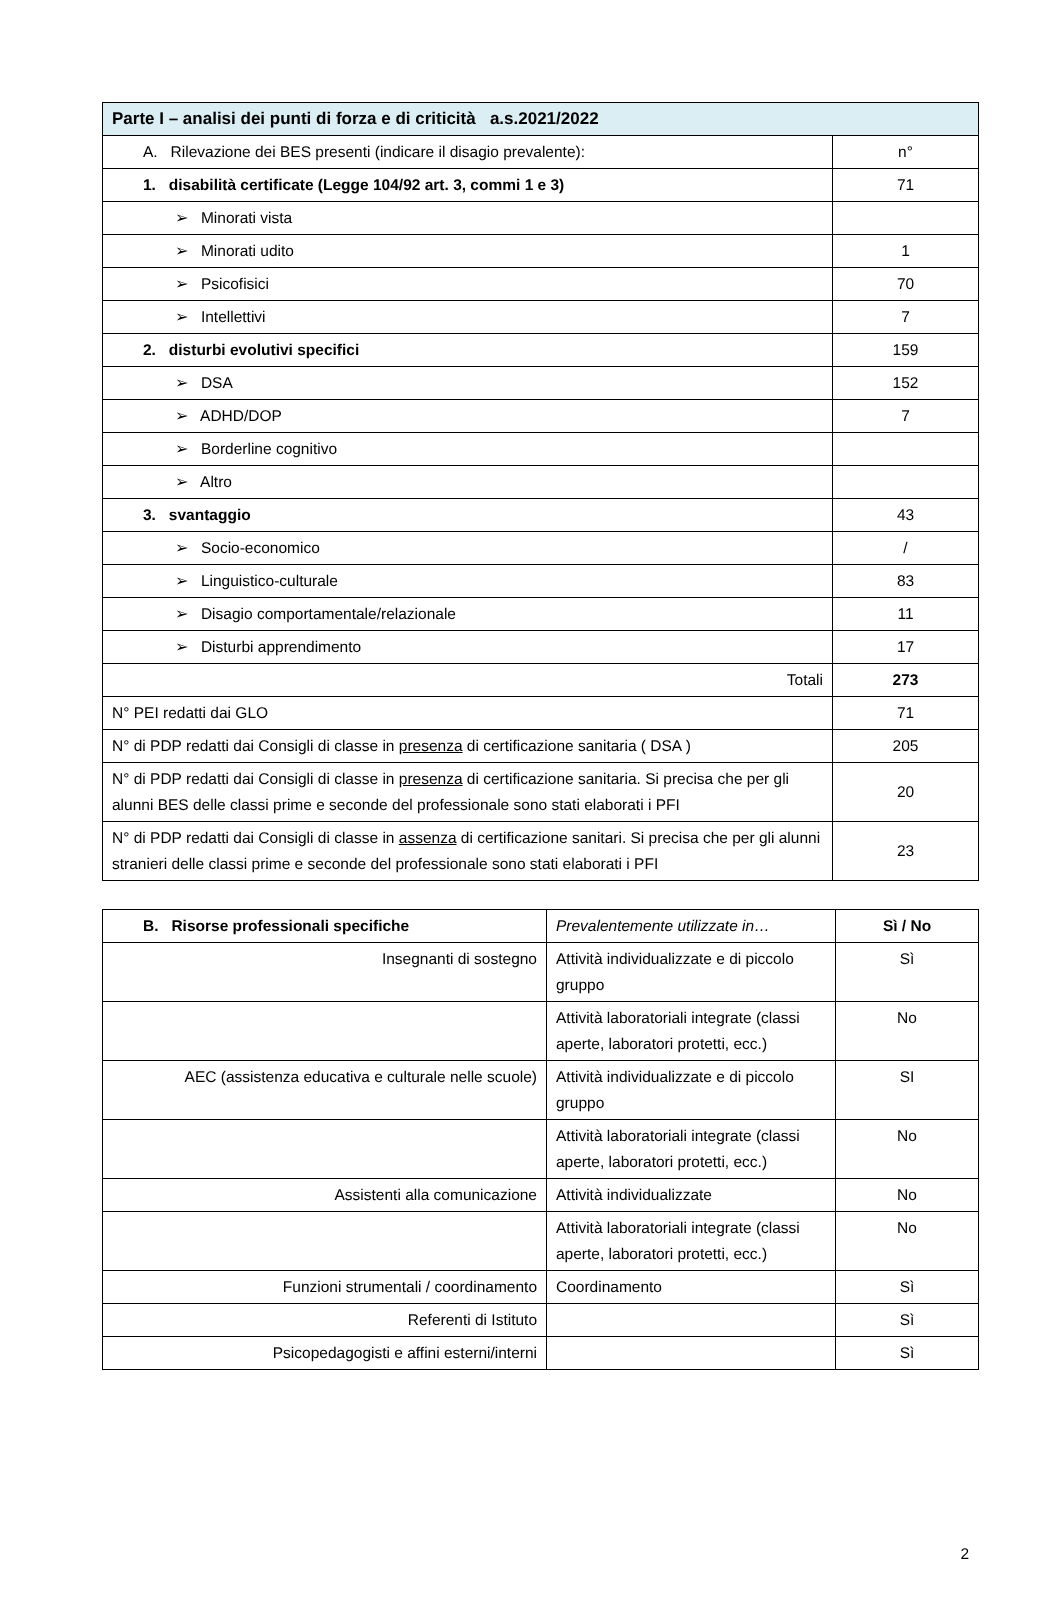| Parte I – analisi dei punti di forza e di criticità a.s.2021/2022 | |
| --- | --- |
| A. Rilevazione dei BES presenti (indicare il disagio prevalente): | n° |
| 1. disabilità certificate (Legge 104/92 art. 3, commi 1 e 3) | 71 |
| ➢ Minorati vista | |
| ➢ Minorati udito | 1 |
| ➢ Psicofisici | 70 |
| ➢ Intellettivi | 7 |
| 2. disturbi evolutivi specifici | 159 |
| ➢ DSA | 152 |
| ➢ ADHD/DOP | 7 |
| ➢ Borderline cognitivo | |
| ➢ Altro | |
| 3. svantaggio | 43 |
| ➢ Socio-economico | / |
| ➢ Linguistico-culturale | 83 |
| ➢ Disagio comportamentale/relazionale | 11 |
| ➢ Disturbi apprendimento | 17 |
| Totali | 273 |
| N° PEI redatti dai GLO | 71 |
| N° di PDP redatti dai Consigli di classe in presenza di certificazione sanitaria ( DSA ) | 205 |
| N° di PDP redatti dai Consigli di classe in presenza di certificazione sanitaria. Si precisa che per gli alunni BES delle classi prime e seconde del professionale sono stati elaborati i PFI | 20 |
| N° di PDP redatti dai Consigli di classe in assenza di certificazione sanitari. Si precisa che per gli alunni stranieri delle classi prime e seconde del professionale sono stati elaborati i PFI | 23 |
| B. Risorse professionali specifiche | Prevalentemente utilizzate in… | Sì / No |
| Insegnanti di sostegno | Attività individualizzate e di piccolo gruppo | Sì |
| | Attività laboratoriali integrate (classi aperte, laboratori protetti, ecc.) | No |
| AEC (assistenza educativa e culturale nelle scuole) | Attività individualizzate e di piccolo gruppo | SI |
| | Attività laboratoriali integrate (classi aperte, laboratori protetti, ecc.) | No |
| Assistenti alla comunicazione | Attività individualizzate | No |
| | Attività laboratoriali integrate (classi aperte, laboratori protetti, ecc.) | No |
| Funzioni strumentali / coordinamento | Coordinamento | Sì |
| Referenti di Istituto | | Sì |
| Psicopedagogisti e affini esterni/interni | | Sì |
2